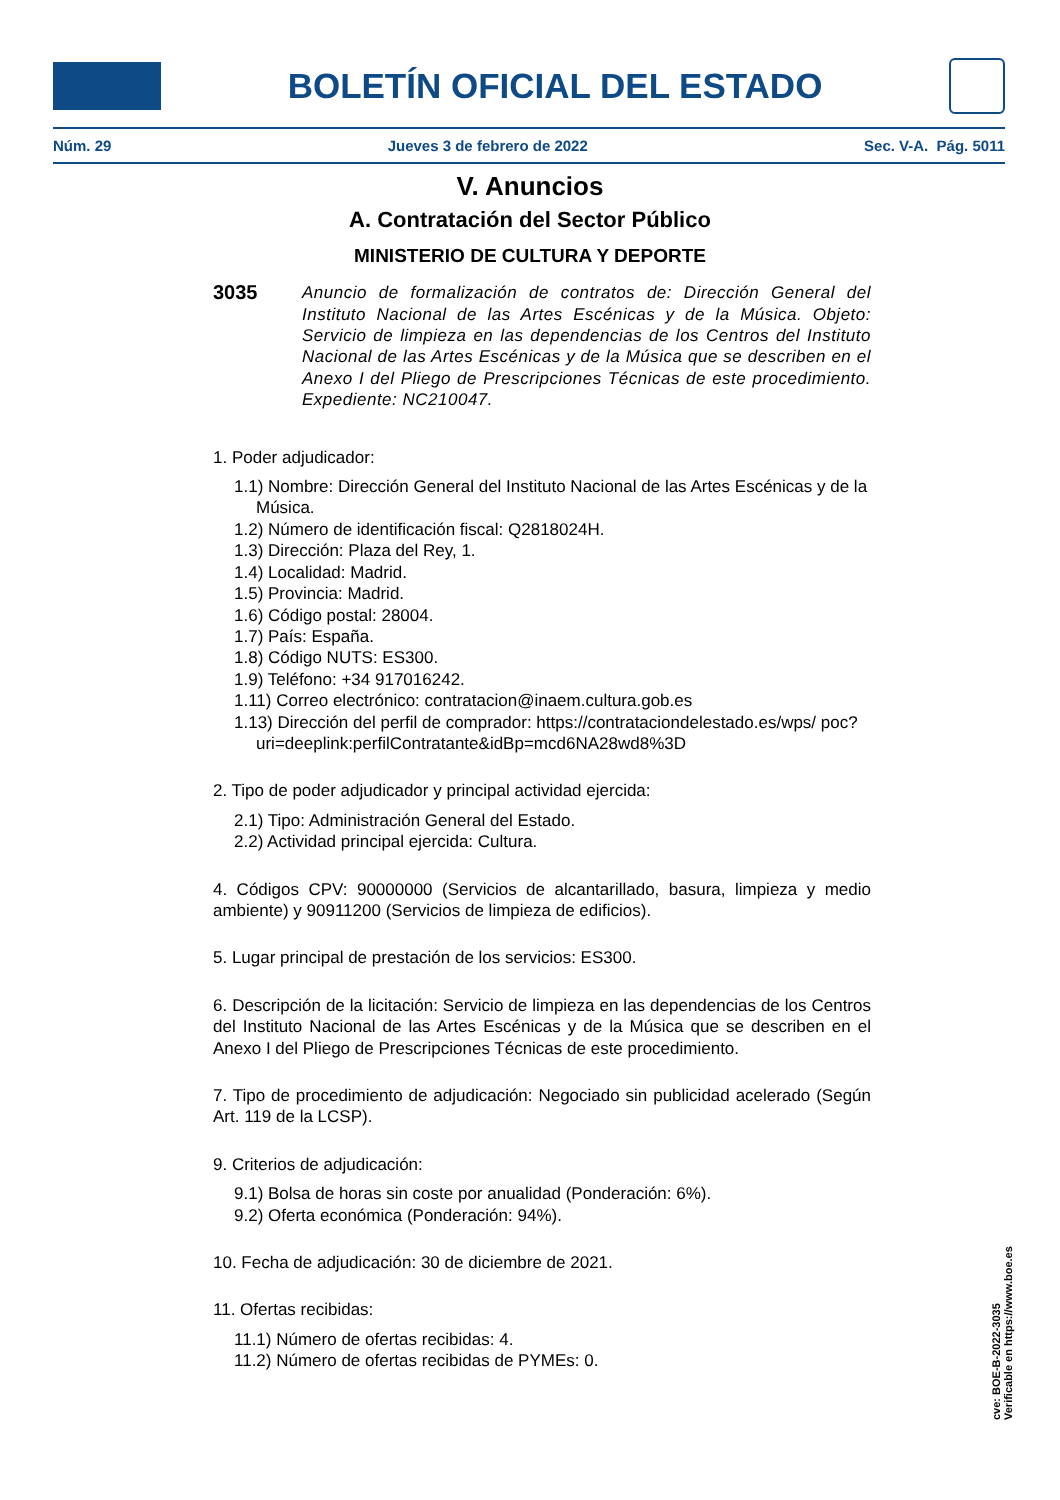BOLETÍN OFICIAL DEL ESTADO
Núm. 29 Jueves 3 de febrero de 2022 Sec. V-A. Pág. 5011
V. Anuncios
A. Contratación del Sector Público
MINISTERIO DE CULTURA Y DEPORTE
3035
Anuncio de formalización de contratos de: Dirección General del Instituto Nacional de las Artes Escénicas y de la Música. Objeto: Servicio de limpieza en las dependencias de los Centros del Instituto Nacional de las Artes Escénicas y de la Música que se describen en el Anexo I del Pliego de Prescripciones Técnicas de este procedimiento. Expediente: NC210047.
1. Poder adjudicador:
1.1) Nombre: Dirección General del Instituto Nacional de las Artes Escénicas y de la Música.
1.2) Número de identificación fiscal: Q2818024H.
1.3) Dirección: Plaza del Rey, 1.
1.4) Localidad: Madrid.
1.5) Provincia: Madrid.
1.6) Código postal: 28004.
1.7) País: España.
1.8) Código NUTS: ES300.
1.9) Teléfono: +34 917016242.
1.11) Correo electrónico: contratacion@inaem.cultura.gob.es
1.13) Dirección del perfil de comprador: https://contrataciondelestado.es/wps/ poc?uri=deeplink:perfilContratante&idBp=mcd6NA28wd8%3D
2. Tipo de poder adjudicador y principal actividad ejercida:
2.1) Tipo: Administración General del Estado.
2.2) Actividad principal ejercida: Cultura.
4. Códigos CPV: 90000000 (Servicios de alcantarillado, basura, limpieza y medio ambiente) y 90911200 (Servicios de limpieza de edificios).
5. Lugar principal de prestación de los servicios: ES300.
6. Descripción de la licitación: Servicio de limpieza en las dependencias de los Centros del Instituto Nacional de las Artes Escénicas y de la Música que se describen en el Anexo I del Pliego de Prescripciones Técnicas de este procedimiento.
7. Tipo de procedimiento de adjudicación: Negociado sin publicidad acelerado (Según Art. 119 de la LCSP).
9. Criterios de adjudicación:
9.1) Bolsa de horas sin coste por anualidad (Ponderación: 6%).
9.2) Oferta económica (Ponderación: 94%).
10. Fecha de adjudicación: 30 de diciembre de 2021.
11. Ofertas recibidas:
11.1) Número de ofertas recibidas: 4.
11.2) Número de ofertas recibidas de PYMEs: 0.
cve: BOE-B-2022-3035
Verificable en https://www.boe.es